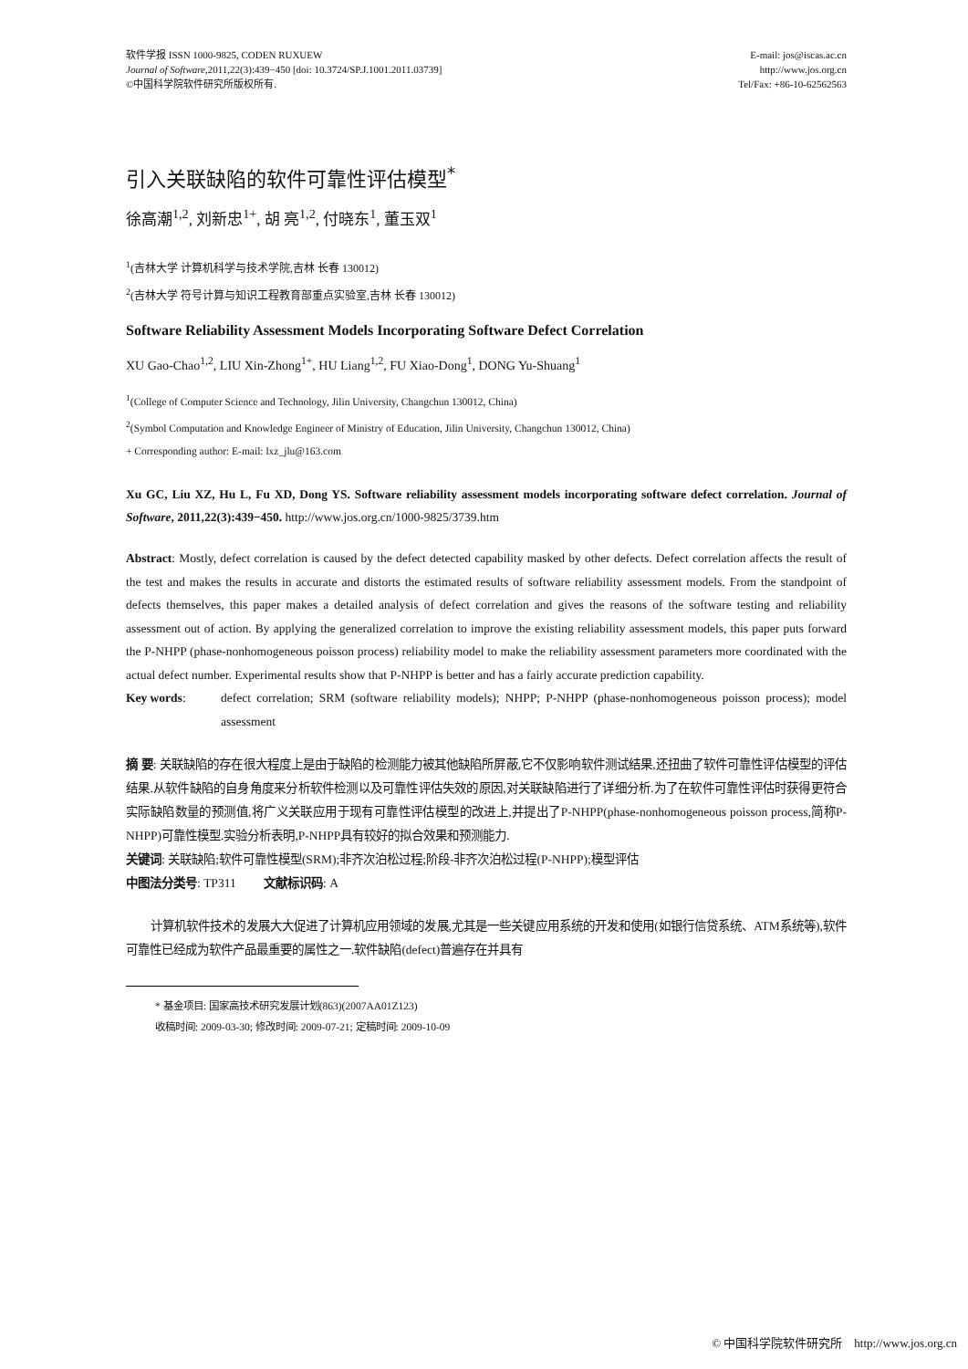软件学报 ISSN 1000-9825, CODEN RUXUEW
Journal of Software,2011,22(3):439−450 [doi: 10.3724/SP.J.1001.2011.03739]
©中国科学院软件研究所版权所有.
E-mail: jos@iscas.ac.cn
http://www.jos.org.cn
Tel/Fax: +86-10-62562563
引入关联缺陷的软件可靠性评估模型<sup>*</sup>
徐高潮<sup>1,2</sup>, 刘新忠<sup>1+</sup>, 胡 亮<sup>1,2</sup>, 付晓东<sup>1</sup>, 董玉双<sup>1</sup>
<sup>1</sup> (吉林大学 计算机科学与技术学院,吉林 长春 130012)
<sup>2</sup> (吉林大学 符号计算与知识工程教育部重点实验室,吉林 长春 130012)
Software Reliability Assessment Models Incorporating Software Defect Correlation
XU Gao-Chao<sup>1,2</sup>, LIU Xin-Zhong<sup>1+</sup>, HU Liang<sup>1,2</sup>, FU Xiao-Dong<sup>1</sup>, DONG Yu-Shuang<sup>1</sup>
<sup>1</sup> (College of Computer Science and Technology, Jilin University, Changchun 130012, China)
<sup>2</sup> (Symbol Computation and Knowledge Engineer of Ministry of Education, Jilin University, Changchun 130012, China)
+ Corresponding author: E-mail: lxz_jlu@163.com
Xu GC, Liu XZ, Hu L, Fu XD, Dong YS. Software reliability assessment models incorporating software defect correlation. Journal of Software, 2011,22(3):439−450. http://www.jos.org.cn/1000-9825/3739.htm
Abstract: Mostly, defect correlation is caused by the defect detected capability masked by other defects. Defect correlation affects the result of the test and makes the results in accurate and distorts the estimated results of software reliability assessment models. From the standpoint of defects themselves, this paper makes a detailed analysis of defect correlation and gives the reasons of the software testing and reliability assessment out of action. By applying the generalized correlation to improve the existing reliability assessment models, this paper puts forward the P-NHPP (phase-nonhomogeneous poisson process) reliability model to make the reliability assessment parameters more coordinated with the actual defect number. Experimental results show that P-NHPP is better and has a fairly accurate prediction capability.
Key words: defect correlation; SRM (software reliability models); NHPP; P-NHPP (phase-nonhomogeneous poisson process); model assessment
摘 要: 关联缺陷的存在很大程度上是由于缺陷的检测能力被其他缺陷所屏蔽,它不仅影响软件测试结果,还扭曲了软件可靠性评估模型的评估结果.从软件缺陷的自身角度来分析软件检测以及可靠性评估失效的原因,对关联缺陷进行了详细分析.为了在软件可靠性评估时获得更符合实际缺陷数量的预测值,将广义关联应用于现有可靠性评估模型的改进上,并提出了P-NHPP(phase-nonhomogeneous poisson process,简称P-NHPP)可靠性模型.实验分析表明,P-NHPP具有较好的拟合效果和预测能力.
关键词: 关联缺陷;软件可靠性模型(SRM);非齐次泊松过程;阶段-非齐次泊松过程(P-NHPP);模型评估
中图法分类号: TP311 文献标识码: A
计算机软件技术的发展大大促进了计算机应用领域的发展,尤其是一些关键应用系统的开发和使用(如银行信贷系统、ATM系统等),软件可靠性已经成为软件产品最重要的属性之一.软件缺陷(defect)普遍存在并具有
* 基金项目: 国家高技术研究发展计划(863)(2007AA01Z123)
收稿时间: 2009-03-30; 修改时间: 2009-07-21; 定稿时间: 2009-10-09
© 中国科学院软件研究所 http://www.jos.org.cn